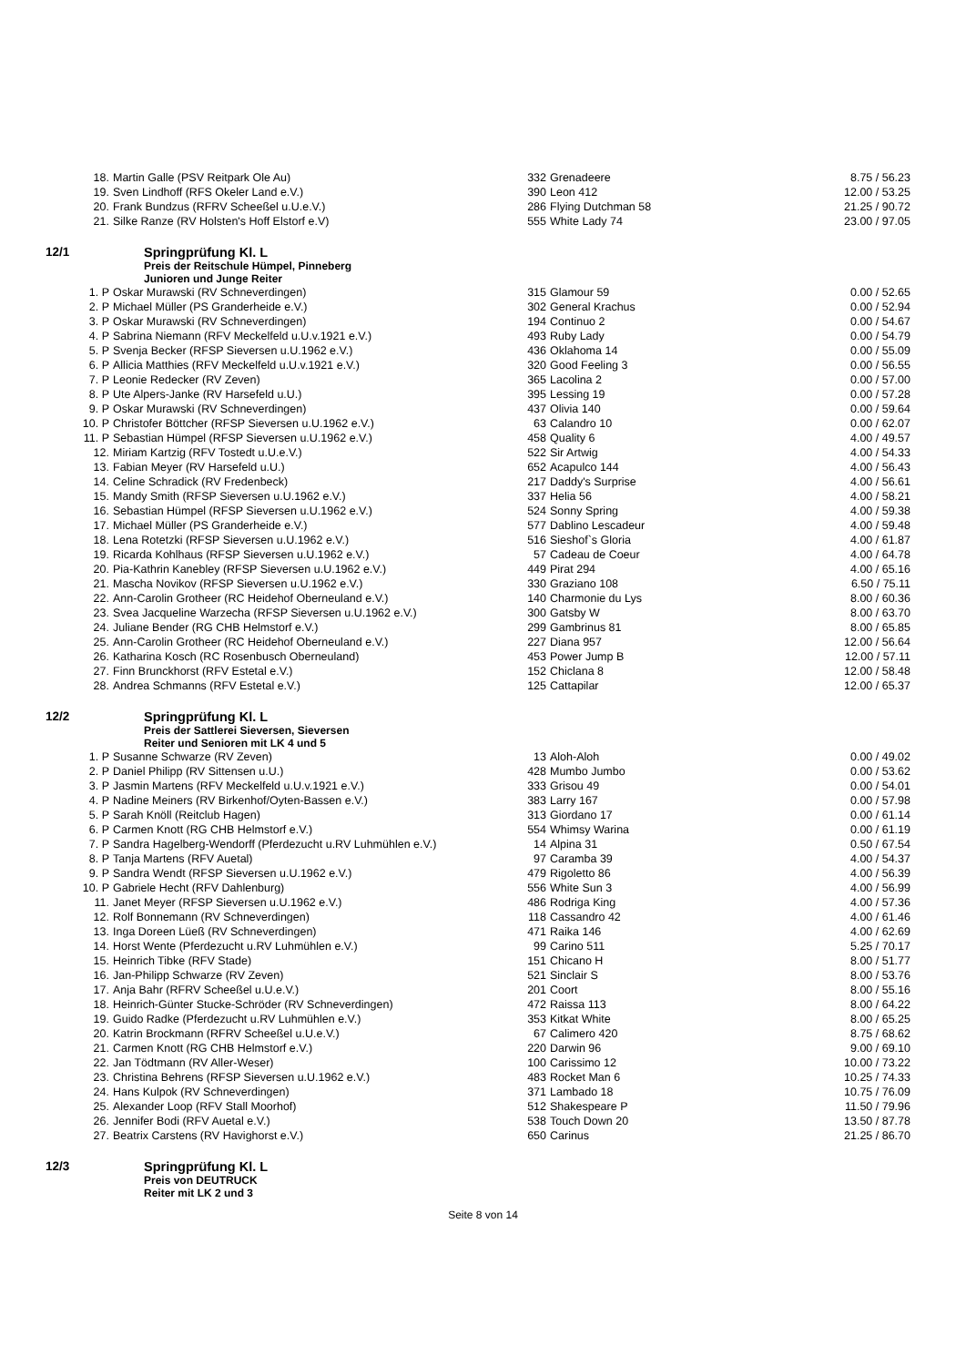| 18. | Martin Galle (PSV Reitpark Ole Au) | 332 | Grenadeere | 8.75 / 56.23 |
| 19. | Sven Lindhoff (RFS Okeler Land e.V.) | 390 | Leon 412 | 12.00 / 53.25 |
| 20. | Frank Bundzus (RFRV Scheeßel u.U.e.V.) | 286 | Flying Dutchman 58 | 21.25 / 90.72 |
| 21. | Silke Ranze (RV Holsten's Hoff Elstorf e.V) | 555 | White Lady 74 | 23.00 / 97.05 |
12/1 Springprüfung Kl. L
Preis der Reitschule Hümpel, Pinneberg
Junioren und Junge Reiter
| 1. P | Oskar Murawski (RV Schneverdingen) | 315 | Glamour 59 | 0.00 / 52.65 |
| 2. P | Michael Müller (PS Granderheide e.V.) | 302 | General Krachus | 0.00 / 52.94 |
| 3. P | Oskar Murawski (RV Schneverdingen) | 194 | Continuo 2 | 0.00 / 54.67 |
| 4. P | Sabrina Niemann (RFV Meckelfeld u.U.v.1921 e.V.) | 493 | Ruby Lady | 0.00 / 54.79 |
| 5. P | Svenja Becker (RFSP Sieversen u.U.1962 e.V.) | 436 | Oklahoma 14 | 0.00 / 55.09 |
| 6. P | Allicia Matthies (RFV Meckelfeld u.U.v.1921 e.V.) | 320 | Good Feeling 3 | 0.00 / 56.55 |
| 7. P | Leonie Redecker (RV Zeven) | 365 | Lacolina 2 | 0.00 / 57.00 |
| 8. P | Ute Alpers-Janke (RV Harsefeld u.U.) | 395 | Lessing 19 | 0.00 / 57.28 |
| 9. P | Oskar Murawski (RV Schneverdingen) | 437 | Olivia 140 | 0.00 / 59.64 |
| 10. P | Christofer Böttcher (RFSP Sieversen u.U.1962 e.V.) | 63 | Calandro 10 | 0.00 / 62.07 |
| 11. P | Sebastian Hümpel (RFSP Sieversen u.U.1962 e.V.) | 458 | Quality 6 | 4.00 / 49.57 |
| 12. | Miriam Kartzig (RFV Tostedt u.U.e.V.) | 522 | Sir Artwig | 4.00 / 54.33 |
| 13. | Fabian Meyer (RV Harsefeld u.U.) | 652 | Acapulco 144 | 4.00 / 56.43 |
| 14. | Celine Schradick (RV Fredenbeck) | 217 | Daddy's Surprise | 4.00 / 56.61 |
| 15. | Mandy Smith (RFSP Sieversen u.U.1962 e.V.) | 337 | Helia 56 | 4.00 / 58.21 |
| 16. | Sebastian Hümpel (RFSP Sieversen u.U.1962 e.V.) | 524 | Sonny Spring | 4.00 / 59.38 |
| 17. | Michael Müller (PS Granderheide e.V.) | 577 | Dablino Lescadeur | 4.00 / 59.48 |
| 18. | Lena Rotetzki (RFSP Sieversen u.U.1962 e.V.) | 516 | Sieshof`s Gloria | 4.00 / 61.87 |
| 19. | Ricarda Kohlhaus (RFSP Sieversen u.U.1962 e.V.) | 57 | Cadeau de Coeur | 4.00 / 64.78 |
| 20. | Pia-Kathrin Kanebley (RFSP Sieversen u.U.1962 e.V.) | 449 | Pirat 294 | 4.00 / 65.16 |
| 21. | Mascha Novikov (RFSP Sieversen u.U.1962 e.V.) | 330 | Graziano 108 | 6.50 / 75.11 |
| 22. | Ann-Carolin Grotheer (RC Heidehof Oberneuland e.V.) | 140 | Charmonie du Lys | 8.00 / 60.36 |
| 23. | Svea Jacqueline Warzecha (RFSP Sieversen u.U.1962 e.V.) | 300 | Gatsby W | 8.00 / 63.70 |
| 24. | Juliane Bender (RG CHB Helmstorf e.V.) | 299 | Gambrinus 81 | 8.00 / 65.85 |
| 25. | Ann-Carolin Grotheer (RC Heidehof Oberneuland e.V.) | 227 | Diana 957 | 12.00 / 56.64 |
| 26. | Katharina Kosch (RC Rosenbusch Oberneuland) | 453 | Power Jump B | 12.00 / 57.11 |
| 27. | Finn Brunckhorst (RFV Estetal e.V.) | 152 | Chiclana 8 | 12.00 / 58.48 |
| 28. | Andrea Schmanns (RFV Estetal e.V.) | 125 | Cattapilar | 12.00 / 65.37 |
12/2 Springprüfung Kl. L
Preis der Sattlerei Sieversen, Sieversen
Reiter und Senioren mit LK 4 und 5
| 1. P | Susanne Schwarze (RV Zeven) | 13 | Aloh-Aloh | 0.00 / 49.02 |
| 2. P | Daniel Philipp (RV Sittensen u.U.) | 428 | Mumbo Jumbo | 0.00 / 53.62 |
| 3. P | Jasmin Martens (RFV Meckelfeld u.U.v.1921 e.V.) | 333 | Grisou 49 | 0.00 / 54.01 |
| 4. P | Nadine Meiners (RV Birkenhof/Oyten-Bassen e.V.) | 383 | Larry 167 | 0.00 / 57.98 |
| 5. P | Sarah Knöll (Reitclub Hagen) | 313 | Giordano 17 | 0.00 / 61.14 |
| 6. P | Carmen Knott (RG CHB Helmstorf e.V.) | 554 | Whimsy Warina | 0.00 / 61.19 |
| 7. P | Sandra Hagelberg-Wendorff (Pferdezucht u.RV Luhmühlen e.V.) | 14 | Alpina 31 | 0.50 / 67.54 |
| 8. P | Tanja Martens (RFV Auetal) | 97 | Caramba 39 | 4.00 / 54.37 |
| 9. P | Sandra Wendt (RFSP Sieversen u.U.1962 e.V.) | 479 | Rigoletto 86 | 4.00 / 56.39 |
| 10. P | Gabriele Hecht (RFV Dahlenburg) | 556 | White Sun 3 | 4.00 / 56.99 |
| 11. | Janet Meyer (RFSP Sieversen u.U.1962 e.V.) | 486 | Rodriga King | 4.00 / 57.36 |
| 12. | Rolf Bonnemann (RV Schneverdingen) | 118 | Cassandro 42 | 4.00 / 61.46 |
| 13. | Inga Doreen Lüeß (RV Schneverdingen) | 471 | Raika 146 | 4.00 / 62.69 |
| 14. | Horst Wente (Pferdezucht u.RV Luhmühlen e.V.) | 99 | Carino 511 | 5.25 / 70.17 |
| 15. | Heinrich Tibke (RFV Stade) | 151 | Chicano H | 8.00 / 51.77 |
| 16. | Jan-Philipp Schwarze (RV Zeven) | 521 | Sinclair S | 8.00 / 53.76 |
| 17. | Anja Bahr (RFRV Scheeßel u.U.e.V.) | 201 | Coort | 8.00 / 55.16 |
| 18. | Heinrich-Günter Stucke-Schröder (RV Schneverdingen) | 472 | Raissa 113 | 8.00 / 64.22 |
| 19. | Guido Radke (Pferdezucht u.RV Luhmühlen e.V.) | 353 | Kitkat White | 8.00 / 65.25 |
| 20. | Katrin Brockmann (RFRV Scheeßel u.U.e.V.) | 67 | Calimero 420 | 8.75 / 68.62 |
| 21. | Carmen Knott (RG CHB Helmstorf e.V.) | 220 | Darwin 96 | 9.00 / 69.10 |
| 22. | Jan Tödtmann (RV Aller-Weser) | 100 | Carissimo 12 | 10.00 / 73.22 |
| 23. | Christina Behrens (RFSP Sieversen u.U.1962 e.V.) | 483 | Rocket Man 6 | 10.25 / 74.33 |
| 24. | Hans Kulpok (RV Schneverdingen) | 371 | Lambado 18 | 10.75 / 76.09 |
| 25. | Alexander Loop (RFV Stall Moorhof) | 512 | Shakespeare P | 11.50 / 79.96 |
| 26. | Jennifer Bodi (RFV Auetal e.V.) | 538 | Touch Down 20 | 13.50 / 87.78 |
| 27. | Beatrix Carstens (RV Havighorst e.V.) | 650 | Carinus | 21.25 / 86.70 |
12/3 Springprüfung Kl. L
Preis von DEUTRUCK
Reiter mit LK 2 und 3
Seite 8 von 14